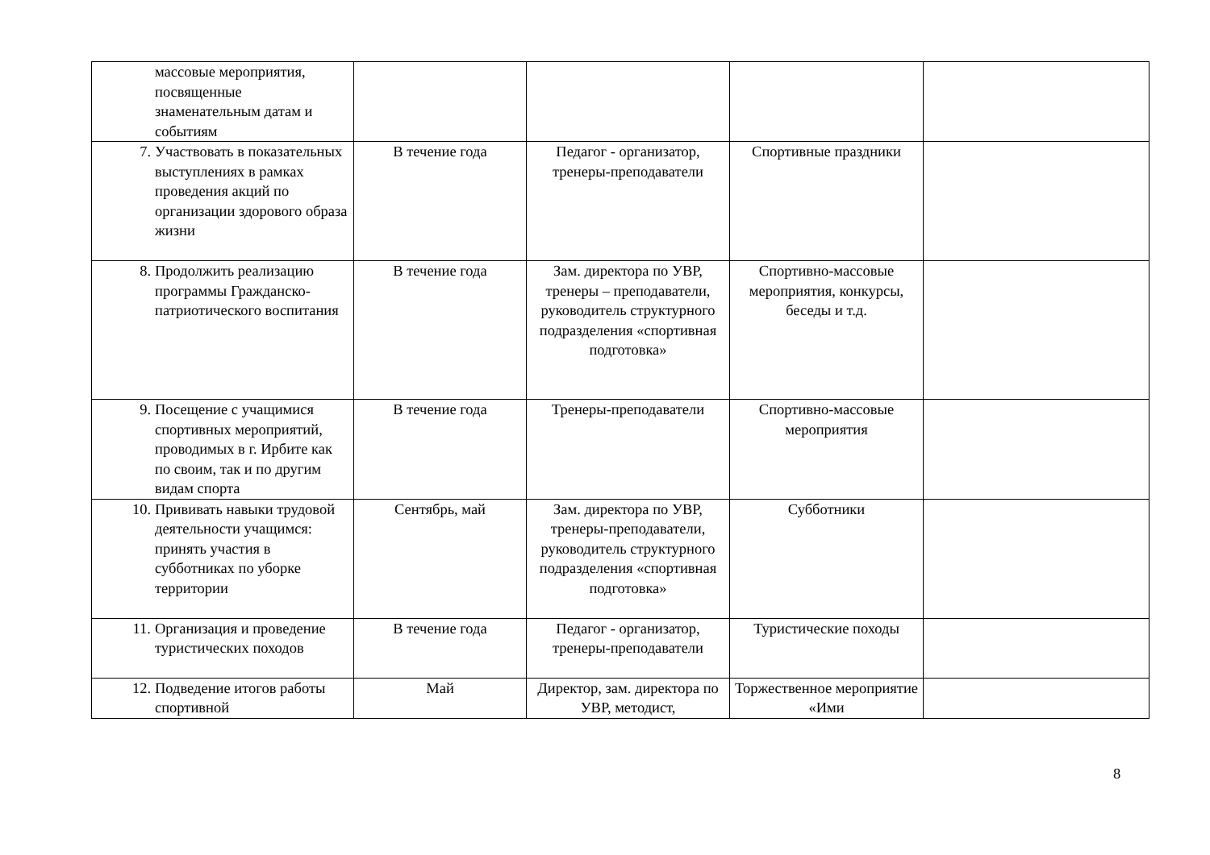| массовые мероприятия, посвященные знаменательным датам и событиям | | | | |
| 7. Участвовать в показательных выступлениях в рамках проведения акций по организации здорового образа жизни | В течение года | Педагог - организатор, тренеры-преподаватели | Спортивные праздники | |
| 8. Продолжить реализацию программы Гражданско-патриотического воспитания | В течение года | Зам. директора по УВР, тренеры – преподаватели, руководитель структурного подразделения «спортивная подготовка» | Спортивно-массовые мероприятия, конкурсы, беседы и т.д. | |
| 9. Посещение с учащимися спортивных мероприятий, проводимых в г. Ирбите как по своим, так и по другим видам спорта | В течение года | Тренеры-преподаватели | Спортивно-массовые мероприятия | |
| 10. Прививать навыки трудовой деятельности учащимся: принять участия в субботниках по уборке территории | Сентябрь, май | Зам. директора по УВР, тренеры-преподаватели, руководитель структурного подразделения «спортивная подготовка» | Субботники | |
| 11. Организация и проведение туристических походов | В течение года | Педагог - организатор, тренеры-преподаватели | Туристические походы | |
| 12. Подведение итогов работы спортивной | Май | Директор, зам. директора по УВР, методист, | Торжественное мероприятие «Ими | |
8